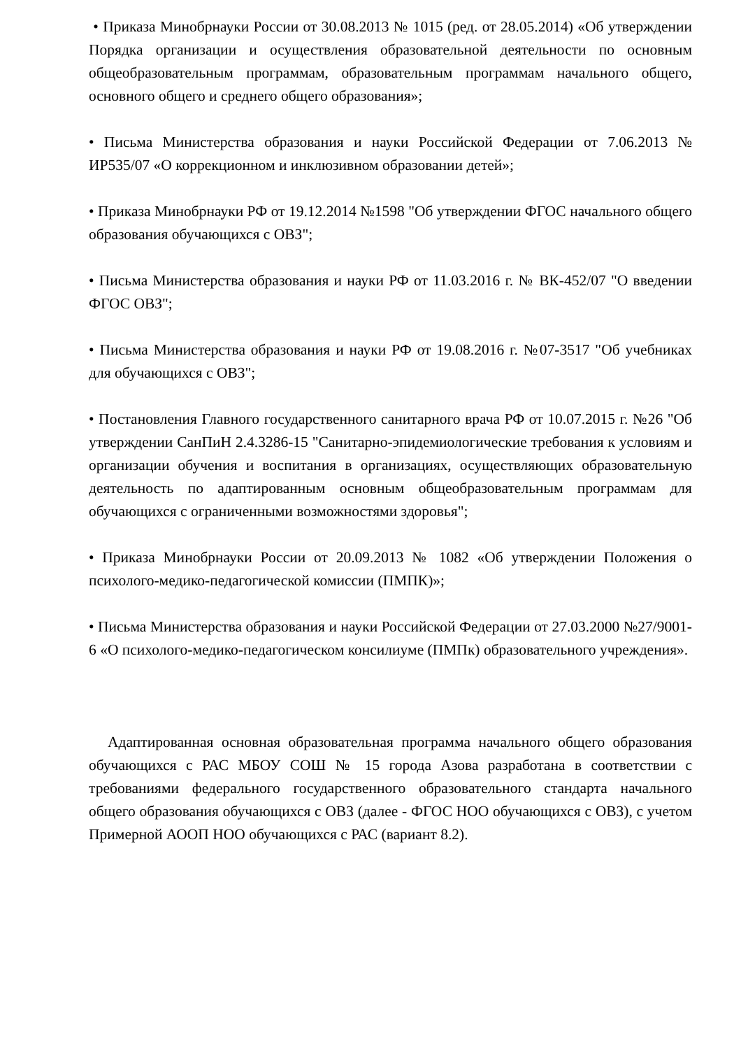• Приказа Минобрнауки России от 30.08.2013 № 1015 (ред. от 28.05.2014) «Об утверждении Порядка организации и осуществления образовательной деятельности по основным общеобразовательным программам, образовательным программам начального общего, основного общего и среднего общего образования»;
• Письма Министерства образования и науки Российской Федерации от 7.06.2013 № ИР535/07 «О коррекционном и инклюзивном образовании детей»;
• Приказа Минобрнауки РФ от 19.12.2014 №1598 "Об утверждении ФГОС начального общего образования обучающихся с ОВЗ";
• Письма Министерства образования и науки РФ от 11.03.2016 г. № ВК-452/07 "О введении ФГОС ОВЗ";
• Письма Министерства образования и науки РФ от 19.08.2016 г. №07-3517 "Об учебниках для обучающихся с ОВЗ";
• Постановления Главного государственного санитарного врача РФ от 10.07.2015 г. №26 "Об утверждении СанПиН 2.4.3286-15 "Санитарно-эпидемиологические требования к условиям и организации обучения и воспитания в организациях, осуществляющих образовательную деятельность по адаптированным основным общеобразовательным программам для обучающихся с ограниченными возможностями здоровья";
• Приказа Минобрнауки России от 20.09.2013 № 1082 «Об утверждении Положения о психолого-медико-педагогической комиссии (ПМПК)»;
• Письма Министерства образования и науки Российской Федерации от 27.03.2000 №27/9001-6 «О психолого-медико-педагогическом консилиуме (ПМПк) образовательного учреждения».
Адаптированная основная образовательная программа начального общего образования обучающихся с РАС МБОУ СОШ № 15 города Азова разработана в соответствии с требованиями федерального государственного образовательного стандарта начального общего образования обучающихся с ОВЗ (далее - ФГОС НОО обучающихся с ОВЗ), с учетом Примерной АООП НОО обучающихся с РАС (вариант 8.2).